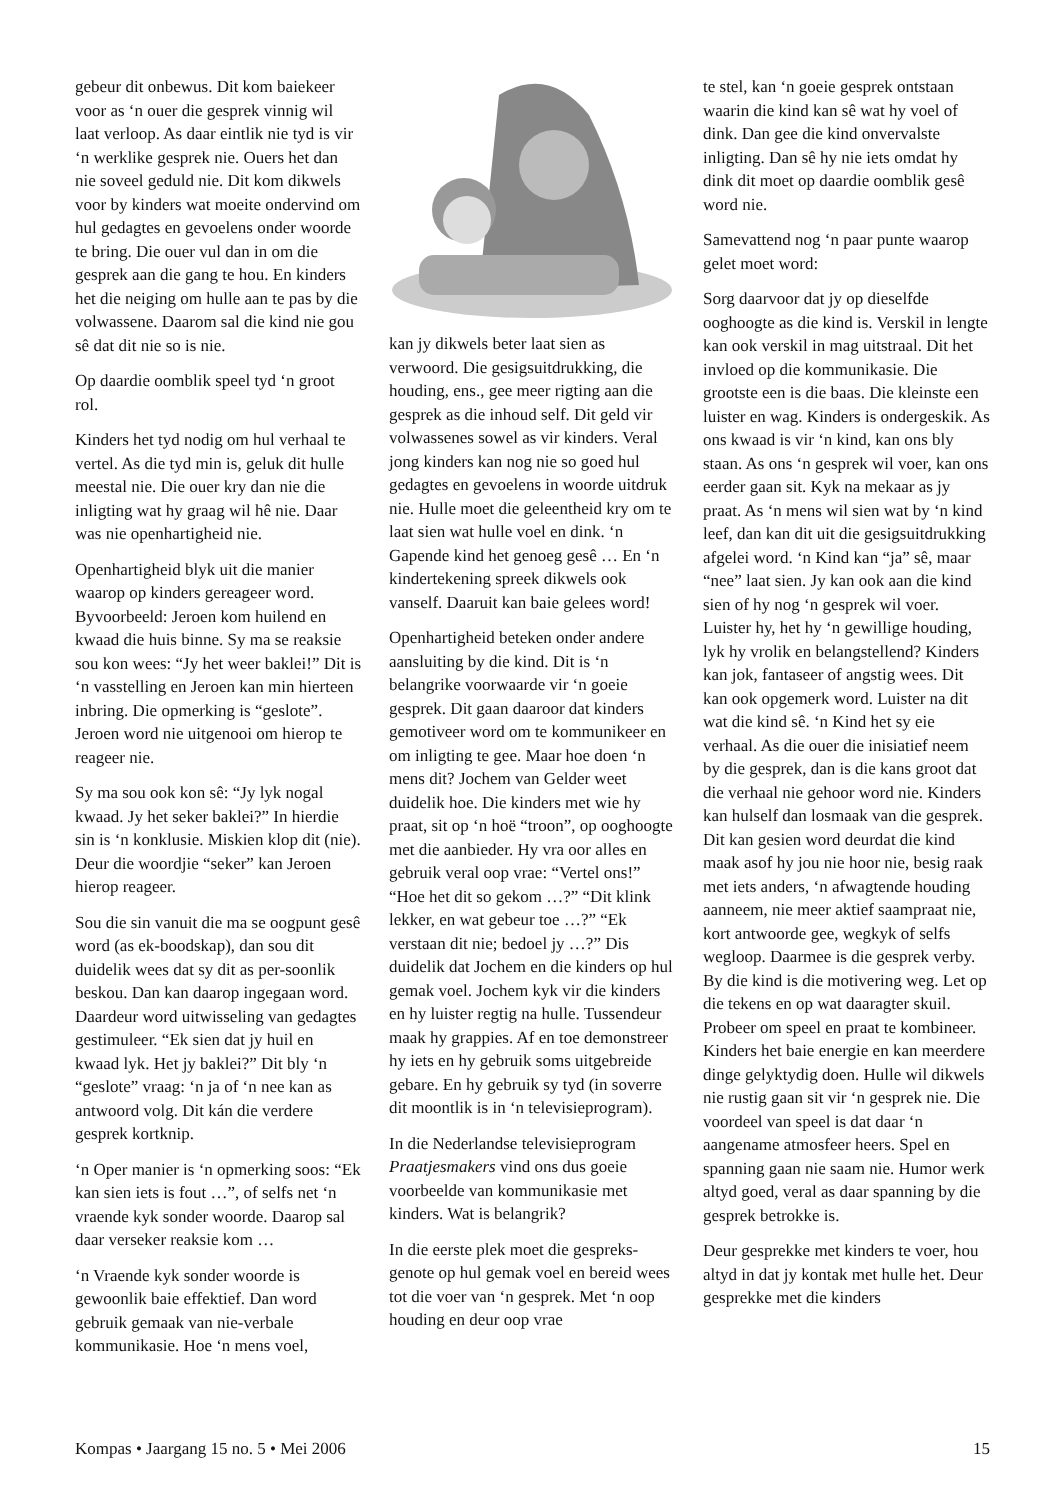gebeur dit onbewus. Dit kom baie­keer voor as ‘n ouer die gesprek vinnig wil laat verloop. As daar eint­lik nie tyd is vir ‘n werklike gesprek nie. Ouers het dan nie soveel geduld nie. Dit kom dikwels voor by kinders wat moeite ondervind om hul gedagtes en gevoelens onder woorde te bring. Die ouer vul dan in om die gesprek aan die gang te hou. En kinders het die neiging om hulle aan te pas by die volwassene. Daarom sal die kind nie gou sê dat dit nie so is nie.
Op daardie oomblik speel tyd ‘n groot rol.
Kinders het tyd nodig om hul verhaal te vertel. As die tyd min is, geluk dit hulle meestal nie. Die ouer kry dan nie die inligting wat hy graag wil hê nie. Daar was nie openhartigheid nie.
Openhartigheid blyk uit die manier waarop op kinders gereageer word. Byvoorbeeld: Jeroen kom huilend en kwaad die huis binne. Sy ma se reaksie sou kon wees: “Jy het weer baklei!” Dit is ‘n vasstelling en Jeroen kan min hierteen inbring. Die opmerking is “geslote”. Jeroen word nie uitgenooi om hierop te reageer nie.
Sy ma sou ook kon sê: “Jy lyk nogal kwaad. Jy het seker baklei?” In hierdie sin is ‘n konklusie. Miskien klop dit (nie). Deur die woordjie “seker” kan Jeroen hierop reageer.
Sou die sin vanuit die ma se oogpunt gesê word (as ek-boodskap), dan sou dit duidelik wees dat sy dit as per-soonlik beskou. Dan kan daarop ingegaan word. Daardeur word uit­wisseling van gedagtes gestimuleer. “Ek sien dat jy huil en kwaad lyk. Het jy baklei?” Dit bly ‘n “geslote” vraag: ‘n ja of ‘n nee kan as antwoord volg. Dit kán die verdere gesprek kortknip.
‘n Oper manier is ‘n opmerking soos: “Ek kan sien iets is fout …”, of selfs net ‘n vraende kyk sonder woorde. Daarop sal daar verseker reaksie kom …
‘n Vraende kyk sonder woorde is gewoonlik baie effektief. Dan word gebruik gemaak van nie-verbale kommunikasie. Hoe ‘n mens voel,
kan jy dikwels beter laat sien as verwoord. Die gesigsuitdrukking, die houding, ens., gee meer rigting aan die gesprek as die inhoud self. Dit geld vir volwassenes sowel as vir kinders. Veral jong kinders kan nog nie so goed hul gedagtes en gevoelens in woorde uitdruk nie. Hulle moet die geleentheid kry om te laat sien wat hulle voel en dink. ‘n Gapende kind het genoeg gesê … En ‘n kindertekening spreek dikwels ook vanself. Daaruit kan baie gelees word!
Openhartigheid beteken onder andere aansluiting by die kind. Dit is ‘n belangrike voorwaarde vir ‘n goeie gesprek. Dit gaan daaroor dat kinders gemotiveer word om te kommunikeer en om inligting te gee. Maar hoe doen ‘n mens dit? Jochem van Gelder weet duidelik hoe. Die kinders met wie hy praat, sit op ‘n hoë “troon”, op ooghoogte met die aanbieder. Hy vra oor alles en gebruik veral oop vrae: “Vertel ons!” “Hoe het dit so gekom …?” “Dit klink lekker, en wat gebeur toe …?” “Ek verstaan dit nie; bedoel jy …?” Dis duidelik dat Jochem en die kinders op hul gemak voel. Jochem kyk vir die kinders en hy luister regtig na hulle. Tussendeur maak hy grappies. Af en toe demonstreer hy iets en hy gebruik soms uitgebreide gebare. En hy gebruik sy tyd (in soverre dit moontlik is in ‘n televisieprogram).
In die Nederlandse televisieprogram Praatjesmakers vind ons dus goeie voorbeelde van kommunikasie met kinders. Wat is belangrik?
In die eerste plek moet die gespreks­genote op hul gemak voel en bereid wees tot die voer van ‘n gesprek. Met ‘n oop houding en deur oop vrae
te stel, kan ‘n goeie gesprek ontstaan waarin die kind kan sê wat hy voel of dink. Dan gee die kind onvervalste inligting. Dan sê hy nie iets omdat hy dink dit moet op daardie oomblik gesê word nie.
Samevattend nog ‘n paar punte waarop gelet moet word:
Sorg daarvoor dat jy op dieselfde ooghoogte as die kind is. Verskil in lengte kan ook verskil in mag uit­straal. Dit het invloed op die kommu­nikasie. Die grootste een is die baas. Die kleinste een luister en wag. Kinders is ondergeskik. As ons kwaad is vir ‘n kind, kan ons bly staan. As ons ‘n gesprek wil voer, kan ons eerder gaan sit. Kyk na mekaar as jy praat. As ‘n mens wil sien wat by ‘n kind leef, dan kan dit uit die gesigsuitdrukking afgelei word. ‘n Kind kan “ja” sê, maar “nee” laat sien. Jy kan ook aan die kind sien of hy nog ‘n gesprek wil voer. Luister hy, het hy ‘n gewillige houding, lyk hy vrolik en belangstellend? Kinders kan jok, fantaseer of angstig wees. Dit kan ook opgemerk word. Luister na dit wat die kind sê. ‘n Kind het sy eie verhaal. As die ouer die inisiatief neem by die gesprek, dan is die kans groot dat die verhaal nie gehoor word nie. Kinders kan hulself dan losmaak van die gesprek. Dit kan gesien word deurdat die kind maak asof hy jou nie hoor nie, besig raak met iets anders, ‘n afwagtende houding aan­neem, nie meer aktief saampraat nie, kort antwoorde gee, wegkyk of selfs wegloop. Daarmee is die gesprek verby. By die kind is die motivering weg. Let op die tekens en op wat daaragter skuil. Probeer om speel en praat te kombineer. Kinders het baie energie en kan meerdere dinge gelyktydig doen. Hulle wil dikwels nie rustig gaan sit vir ‘n gesprek nie. Die voordeel van speel is dat daar ‘n aangename atmosfeer heers. Spel en spanning gaan nie saam nie. Humor werk altyd goed, veral as daar spanning by die gesprek betrokke is.
Deur gesprekke met kinders te voer, hou altyd in dat jy kontak met hulle het. Deur gesprekke met die kinders
Kompas • Jaargang 15 no. 5 • Mei 2006 15